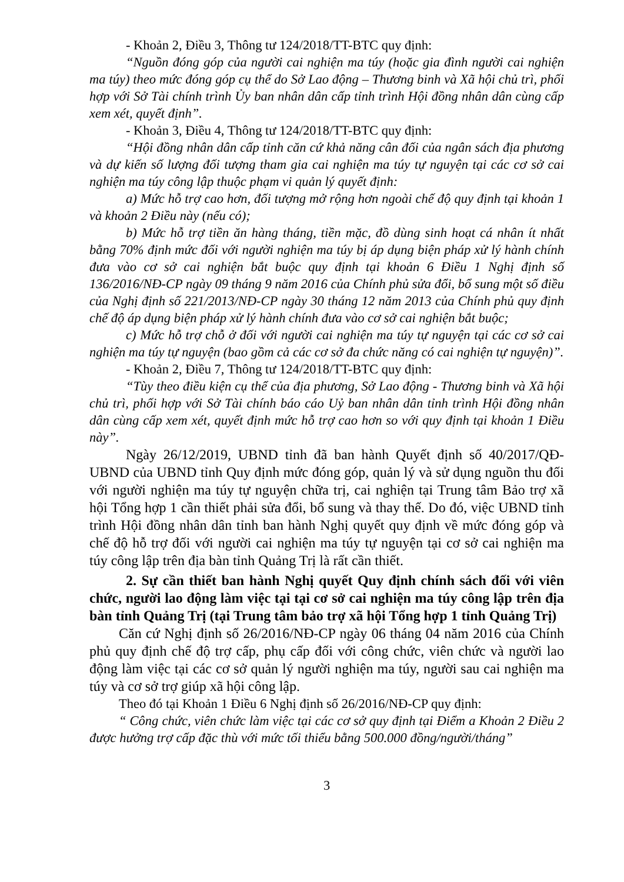- Khoản 2, Điều 3, Thông tư 124/2018/TT-BTC quy định:
“Nguồn đóng góp của người cai nghiện ma túy (hoặc gia đình người cai nghiện ma túy) theo mức đóng góp cụ thể do Sở Lao động – Thương binh và Xã hội chủ trì, phối hợp với Sở Tài chính trình Ủy ban nhân dân cấp tỉnh trình Hội đồng nhân dân cùng cấp xem xét, quyết định”.
- Khoản 3, Điều 4, Thông tư 124/2018/TT-BTC quy định:
“Hội đồng nhân dân cấp tỉnh căn cứ khả năng cân đối của ngân sách địa phương và dự kiến số lượng đối tượng tham gia cai nghiện ma túy tự nguyện tại các cơ sở cai nghiện ma túy công lập thuộc phạm vi quản lý quyết định:
a) Mức hỗ trợ cao hơn, đối tượng mở rộng hơn ngoài chế độ quy định tại khoản 1 và khoản 2 Điều này (nếu có);
b) Mức hỗ trợ tiền ăn hàng tháng, tiền mặc, đồ dùng sinh hoạt cá nhân ít nhất bằng 70% định mức đối với người nghiện ma túy bị áp dụng biện pháp xử lý hành chính đưa vào cơ sở cai nghiện bắt buộc quy định tại khoản 6 Điều 1 Nghị định số 136/2016/NĐ-CP ngày 09 tháng 9 năm 2016 của Chính phủ sửa đổi, bổ sung một số điều của Nghị định số 221/2013/NĐ-CP ngày 30 tháng 12 năm 2013 của Chính phủ quy định chế độ áp dụng biện pháp xử lý hành chính đưa vào cơ sở cai nghiện bắt buộc;
c) Mức hỗ trợ chỗ ở đối với người cai nghiện ma túy tự nguyện tại các cơ sở cai nghiện ma túy tự nguyện (bao gồm cả các cơ sở đa chức năng có cai nghiện tự nguyện)”.
- Khoản 2, Điều 7, Thông tư 124/2018/TT-BTC quy định:
“Tùy theo điều kiện cụ thể của địa phương, Sở Lao động - Thương binh và Xã hội chủ trì, phối hợp với Sở Tài chính báo cáo Uỷ ban nhân dân tỉnh trình Hội đồng nhân dân cùng cấp xem xét, quyết định mức hỗ trợ cao hơn so với quy định tại khoản 1 Điều này”.
Ngày 26/12/2019, UBND tỉnh đã ban hành Quyết định số 40/2017/QĐ-UBND của UBND tỉnh Quy định mức đóng góp, quản lý và sử dụng nguồn thu đối với người nghiện ma túy tự nguyện chữa trị, cai nghiện tại Trung tâm Bảo trợ xã hội Tổng hợp 1 cần thiết phải sửa đổi, bổ sung và thay thế. Do đó, việc UBND tỉnh trình Hội đồng nhân dân tỉnh ban hành Nghị quyết quy định về mức đóng góp và chế độ hỗ trợ đối với người cai nghiện ma túy tự nguyện tại cơ sở cai nghiện ma túy công lập trên địa bàn tỉnh Quảng Trị là rất cần thiết.
2. Sự cần thiết ban hành Nghị quyết Quy định chính sách đối với viên chức, người lao động làm việc tại tại cơ sở cai nghiện ma túy công lập trên địa bàn tỉnh Quảng Trị (tại Trung tâm bảo trợ xã hội Tổng hợp 1 tỉnh Quảng Trị)
Căn cứ Nghị định số 26/2016/NĐ-CP ngày 06 tháng 04 năm 2016 của Chính phủ quy định chế độ trợ cấp, phụ cấp đối với công chức, viên chức và người lao động làm việc tại các cơ sở quản lý người nghiện ma túy, người sau cai nghiện ma túy và cơ sở trợ giúp xã hội công lập.
Theo đó tại Khoản 1 Điều 6 Nghị định số 26/2016/NĐ-CP quy định:
“ Công chức, viên chức làm việc tại các cơ sở quy định tại Điểm a Khoản 2 Điều 2 được hưởng trợ cấp đặc thù với mức tối thiểu bằng 500.000 đồng/người/tháng”
3